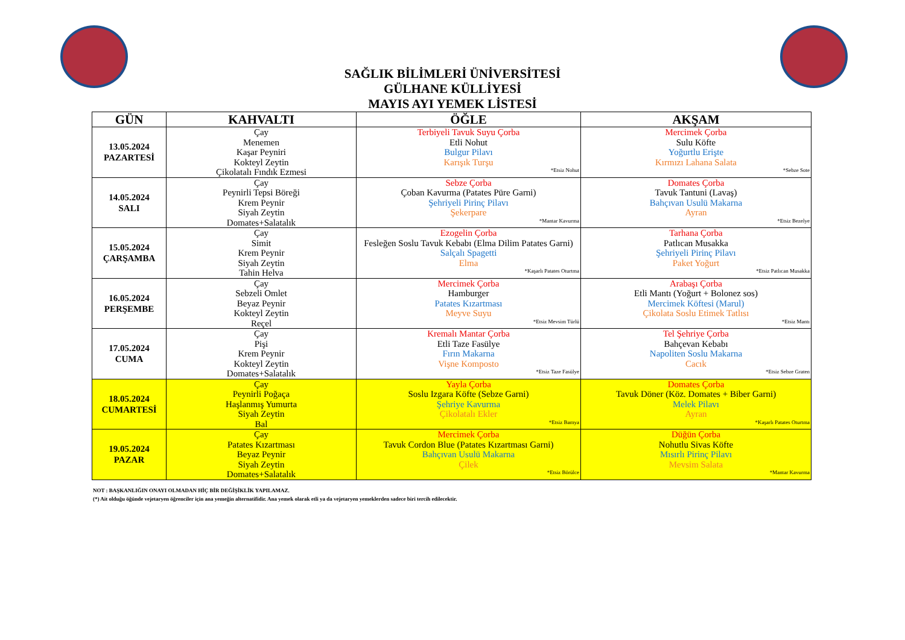SAĞLIK BİLİMLERİ ÜNİVERSİTESİ
GÜLHANE KÜLLİYESİ
MAYIS AYI YEMEK LİSTESİ
| GÜN | KAHVALTI | ÖĞLE | AKŞAM |
| --- | --- | --- | --- |
| 13.05.2024 PAZARTESİ | Çay Menemen Kaşar Peyniri Kokteyl Zeytin Çikolatalı Fındık Ezmesi | Terbiyeli Tavuk Suyu Çorba Etli Nohut Bulgur Pilavı Karışık Turşu *Etsiz Nohut | Mercimek Çorba Sulu Köfte Yoğurtlu Erişte Kırmızı Lahana Salata *Sebze Sote |
| 14.05.2024 SALI | Çay Peynirli Tepsi Böreği Krem Peynir Siyah Zeytin Domates+Salatalık | Sebze Çorba Çoban Kavurma (Patates Püre Garni) Şehriyeli Pirinç Pilavı Şekerpare *Mantar Kavurma | Domates Çorba Tavuk Tantuni (Lavaş) Bahçıvan Usulü Makarna Ayran *Etsiz Bezelye |
| 15.05.2024 ÇARŞAMBA | Çay Simit Krem Peynir Siyah Zeytin Tahin Helva | Ezogelin Çorba Fesleğen Soslu Tavuk Kebabı (Elma Dilim Patates Garni) Salçalı Spagetti Elma *Kaşarlı Patates Oturtma | Tarhana Çorba Patlıcan Musakka Şehriyeli Pirinç Pilavı Paket Yoğurt *Etsiz Patlıcan Musakka |
| 16.05.2024 PERŞEMBE | Çay Sebzeli Omlet Beyaz Peynir Kokteyl Zeytin Reçel | Mercimek Çorba Hamburger Patates Kızartması Meyve Suyu *Etsiz Mevsim Türlü | Arabaşı Çorba Etli Mantı (Yoğurt + Bolonez sos) Mercimek Köftesi (Marul) Çikolata Soslu Etimek Tatlısı *Etsiz Mantı |
| 17.05.2024 CUMA | Çay Pişi Krem Peynir Kokteyl Zeytin Domates+Salatalık | Kremalı Mantar Çorba Etli Taze Fasülye Fırın Makarna Vişne Komposto *Etsiz Taze Fasülye | Tel Şehriye Çorba Bahçevan Kebabı Napoliten Soslu Makarna Cacık *Etsiz Sebze Graten |
| 18.05.2024 CUMARTESİ | Çay Peynirli Poğaça Haşlanmış Yumurta Siyah Zeytin Bal | Yayla Çorba Soslu Izgara Köfte (Sebze Garni) Şehriye Kavurma Çikolatalı Ekler *Etsiz Bamya | Domates Çorba Tavuk Döner (Köz. Domates + Biber Garni) Melek Pilavı Ayran *Kaşarlı Patates Oturtma |
| 19.05.2024 PAZAR | Çay Patates Kızartması Beyaz Peynir Siyah Zeytin Domates+Salatalık | Mercimek Çorba Tavuk Cordon Blue (Patates Kızartması Garni) Bahçıvan Usulü Makarna Çilek *Etsiz Börülce | Düğün Çorba Nohutlu Sivas Köfte Mısırlı Pirinç Pilavı Mevsim Salata *Mantar Kavurma |
NOT : BAŞKANLIĞIN ONAYI OLMADAN HİÇ BİR DEĞİŞİKLİK YAPILAMAZ.
(*) Ait olduğu öğünde vejetaryen öğrenciler için ana yemeğin alternatifidir. Ana yemek olarak etli ya da vejetaryen yemeklerden sadece biri tercih edilecektir.